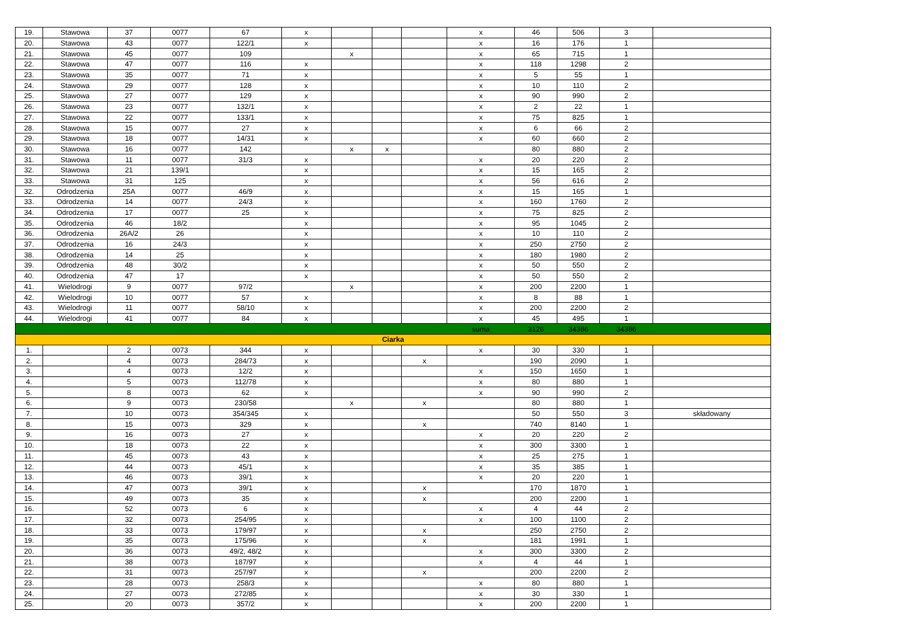| 19. | Stawowa | 37 | 0077 | 67 | x | | | | x | 46 | 506 | 3 | |
| 20. | Stawowa | 43 | 0077 | 122/1 | x | | | | x | 16 | 176 | 1 | |
| 21. | Stawowa | 45 | 0077 | 109 | | x | | | x | 65 | 715 | 1 | |
| 22. | Stawowa | 47 | 0077 | 116 | x | | | | x | 118 | 1298 | 2 | |
| 23. | Stawowa | 35 | 0077 | 71 | x | | | | x | 5 | 55 | 1 | |
| 24. | Stawowa | 29 | 0077 | 128 | x | | | | x | 10 | 110 | 2 | |
| 25. | Stawowa | 27 | 0077 | 129 | x | | | | x | 90 | 990 | 2 | |
| 26. | Stawowa | 23 | 0077 | 132/1 | x | | | | x | 2 | 22 | 1 | |
| 27. | Stawowa | 22 | 0077 | 133/1 | x | | | | x | 75 | 825 | 1 | |
| 28. | Stawowa | 15 | 0077 | 27 | x | | | | x | 6 | 66 | 2 | |
| 29. | Stawowa | 18 | 0077 | 14/31 | x | | | | x | 60 | 660 | 2 | |
| 30. | Stawowa | 16 | 0077 | 142 | | x | x | | | 80 | 880 | 2 | |
| 31. | Stawowa | 11 | 0077 | 31/3 | x | | | | x | 20 | 220 | 2 | |
| 32. | Stawowa | 21 | 139/1 | | x | | | | x | 15 | 165 | 2 | |
| 33. | Stawowa | 31 | 125 | | x | | | | x | 56 | 616 | 2 | |
| 32. | Odrodzenia | 25A | 0077 | 46/9 | x | | | | x | 15 | 165 | 1 | |
| 33. | Odrodzenia | 14 | 0077 | 24/3 | x | | | | x | 160 | 1760 | 2 | |
| 34. | Odrodzenia | 17 | 0077 | 25 | x | | | | x | 75 | 825 | 2 | |
| 35. | Odrodzenia | 46 | 18/2 | | x | | | | x | 95 | 1045 | 2 | |
| 36. | Odrodzenia | 26A/2 | 26 | | x | | | | x | 10 | 110 | 2 | |
| 37. | Odrodzenia | 16 | 24/3 | | x | | | | x | 250 | 2750 | 2 | |
| 38. | Odrodzenia | 14 | 25 | | x | | | | x | 180 | 1980 | 2 | |
| 39. | Odrodzenia | 48 | 30/2 | | x | | | | x | 50 | 550 | 2 | |
| 40. | Odrodzenia | 47 | 17 | | x | | | | x | 50 | 550 | 2 | |
| 41. | Wielodrogi | 9 | 0077 | 97/2 | | x | | | x | 200 | 2200 | 1 | |
| 42. | Wielodrogi | 10 | 0077 | 57 | x | | | | x | 8 | 88 | 1 | |
| 43. | Wielodrogi | 11 | 0077 | 58/10 | x | | | | x | 200 | 2200 | 2 | |
| 44. | Wielodrogi | 41 | 0077 | 84 | x | | | | x | 45 | 495 | 1 | |
| | | | | | | | | | suma | 3126 | 34386 | 34386 | |
| Ciarka | | | | | | | | | | | | | |
| 1. | | 2 | 0073 | 344 | x | | | | x | 30 | 330 | 1 | |
| 2. | | 4 | 0073 | 284/73 | x | | | x | | 190 | 2090 | 1 | |
| 3. | | 4 | 0073 | 12/2 | x | | | | x | 150 | 1650 | 1 | |
| 4. | | 5 | 0073 | 112/78 | x | | | | x | 80 | 880 | 1 | |
| 5. | | 8 | 0073 | 62 | x | | | | x | 90 | 990 | 2 | |
| 6. | | 9 | 0073 | 230/58 | | x | | x | | 80 | 880 | 1 | |
| 7. | | 10 | 0073 | 354/345 | x | | | | | 50 | 550 | 3 | składowany |
| 8. | | 15 | 0073 | 329 | x | | | x | | 740 | 8140 | 1 | |
| 9. | | 16 | 0073 | 27 | x | | | | x | 20 | 220 | 2 | |
| 10. | | 18 | 0073 | 22 | x | | | | x | 300 | 3300 | 1 | |
| 11. | | 45 | 0073 | 43 | x | | | | x | 25 | 275 | 1 | |
| 12. | | 44 | 0073 | 45/1 | x | | | | x | 35 | 385 | 1 | |
| 13. | | 46 | 0073 | 39/1 | x | | | | x | 20 | 220 | 1 | |
| 14. | | 47 | 0073 | 39/1 | x | | | x | | 170 | 1870 | 1 | |
| 15. | | 49 | 0073 | 35 | x | | | x | | 200 | 2200 | 1 | |
| 16. | | 52 | 0073 | 6 | x | | | | x | 4 | 44 | 2 | |
| 17. | | 32 | 0073 | 254/95 | x | | | | x | 100 | 1100 | 2 | |
| 18. | | 33 | 0073 | 179/97 | x | | | x | | 250 | 2750 | 2 | |
| 19. | | 35 | 0073 | 175/96 | x | | | x | | 181 | 1991 | 1 | |
| 20. | | 36 | 0073 | 49/2, 48/2 | x | | | | x | 300 | 3300 | 2 | |
| 21. | | 38 | 0073 | 187/97 | x | | | | x | 4 | 44 | 1 | |
| 22. | | 31 | 0073 | 257/97 | x | | | x | | 200 | 2200 | 2 | |
| 23. | | 28 | 0073 | 258/3 | x | | | | x | 80 | 880 | 1 | |
| 24. | | 27 | 0073 | 272/85 | x | | | | x | 30 | 330 | 1 | |
| 25. | | 20 | 0073 | 357/2 | x | | | | x | 200 | 2200 | 1 | |